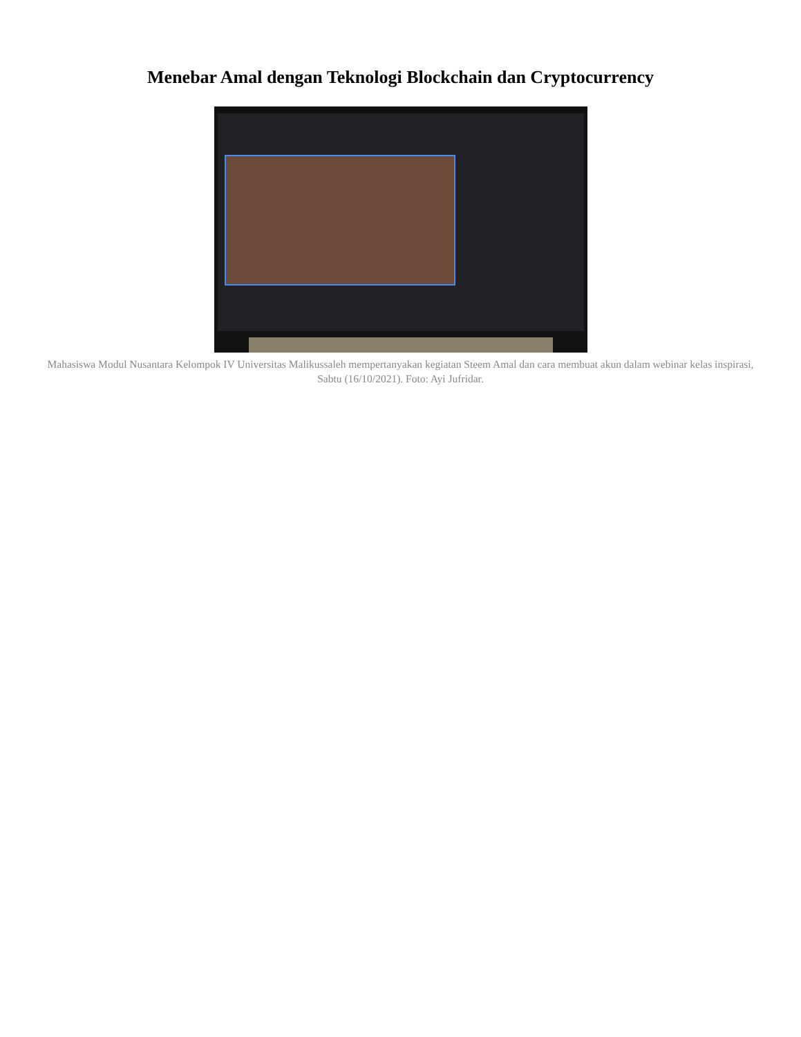Menebar Amal dengan Teknologi Blockchain dan Cryptocurrency
Mahasiswa Modul Nusantara Kelompok IV Universitas Malikussaleh mempertanyakan kegiatan Steem Amal dan cara membuat akun dalam webinar kelas inspirasi, Sabtu (16/10/2021). Foto: Ayi Jufridar.